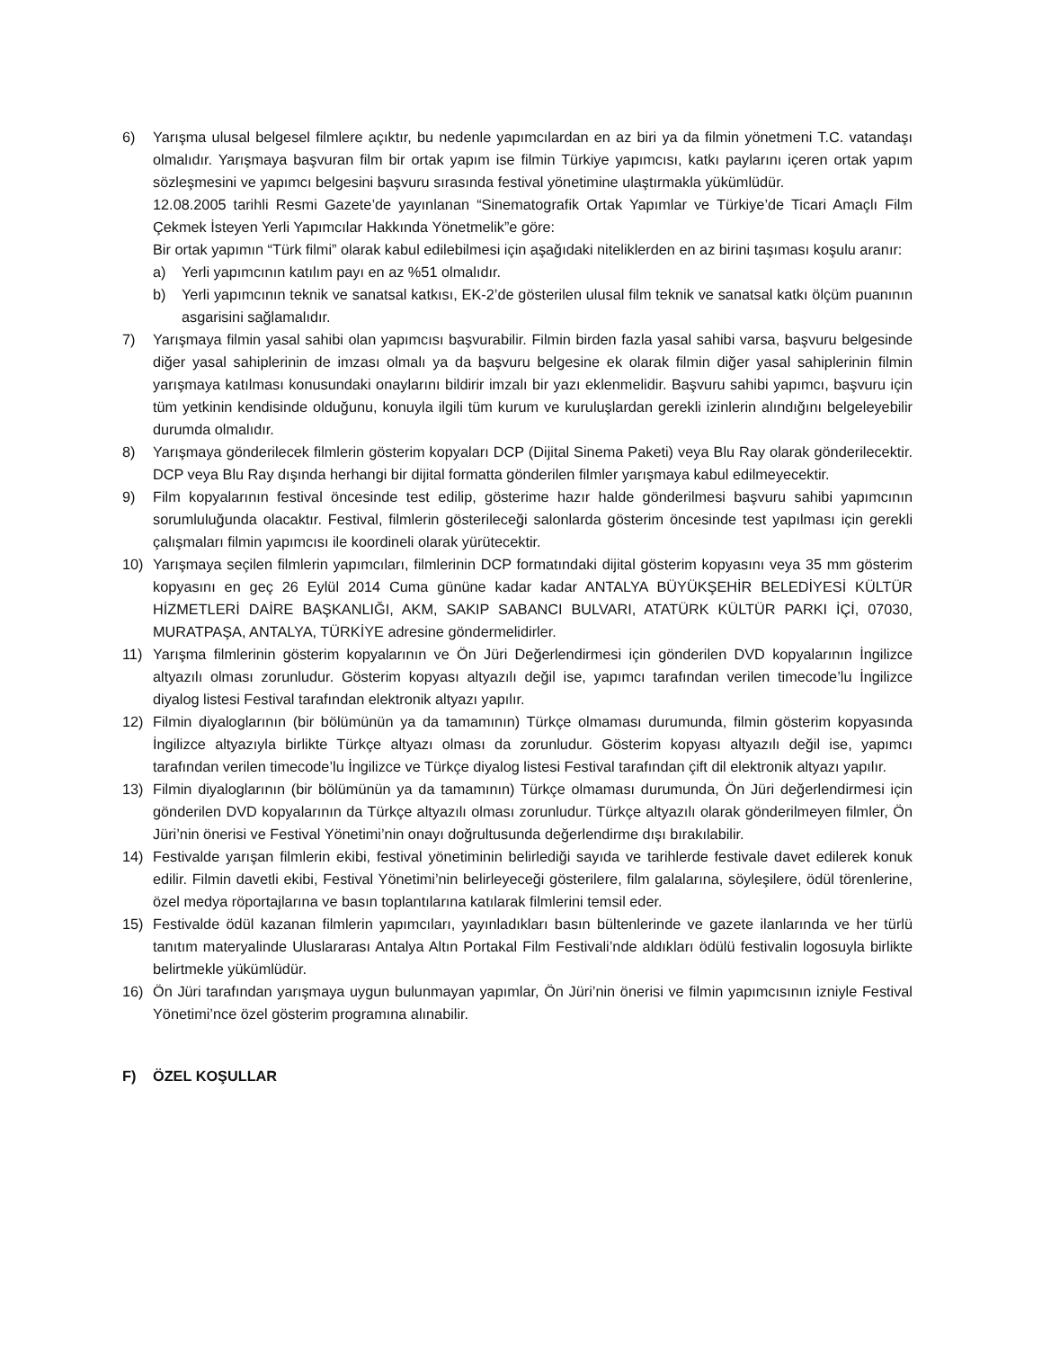6) Yarışma ulusal belgesel filmlere açıktır, bu nedenle yapımcılardan en az biri ya da filmin yönetmeni T.C. vatandaşı olmalıdır. Yarışmaya başvuran film bir ortak yapım ise filmin Türkiye yapımcısı, katkı paylarını içeren ortak yapım sözleşmesini ve yapımcı belgesini başvuru sırasında festival yönetimine ulaştırmakla yükümlüdür.
12.08.2005 tarihli Resmi Gazete’de yayınlanan “Sinematografik Ortak Yapımlar ve Türkiye’de Ticari Amaçlı Film Çekmek İsteyen Yerli Yapımcılar Hakkında Yönetmelik”e göre:
Bir ortak yapımın “Türk filmi” olarak kabul edilebilmesi için aşağıdaki niteliklerden en az birini taşıması koşulu aranır:
a) Yerli yapımcının katılım payı en az %51 olmalıdır.
b) Yerli yapımcının teknik ve sanatsal katkısı, EK-2’de gösterilen ulusal film teknik ve sanatsal katkı ölçüm puanının asgarisini sağlamalıdır.
7) Yarışmaya filmin yasal sahibi olan yapımcısı başvurabilir. Filmin birden fazla yasal sahibi varsa, başvuru belgesinde diğer yasal sahiplerinin de imzası olmalı ya da başvuru belgesine ek olarak filmin diğer yasal sahiplerinin filmin yarışmaya katılması konusundaki onaylarını bildirir imzalı bir yazı eklenmelidir. Başvuru sahibi yapımcı, başvuru için tüm yetkinin kendisinde olduğunu, konuyla ilgili tüm kurum ve kuruluşlardan gerekli izinlerin alındığını belgeleyebilir durumda olmalıdır.
8) Yarışmaya gönderilecek filmlerin gösterim kopyaları DCP (Dijital Sinema Paketi) veya Blu Ray olarak gönderilecektir. DCP veya Blu Ray dışında herhangi bir dijital formatta gönderilen filmler yarışmaya kabul edilmeyecektir.
9) Film kopyalarının festival öncesinde test edilip, gösterime hazır halde gönderilmesi başvuru sahibi yapımcının sorumluluğunda olacaktır. Festival, filmlerin gösterileceği salonlarda gösterim öncesinde test yapılması için gerekli çalışmaları filmin yapımcısı ile koordineli olarak yürütecektir.
10) Yarışmaya seçilen filmlerin yapımcıları, filmlerinin DCP formatındaki dijital gösterim kopyasını veya 35 mm gösterim kopyasını en geç 26 Eylül 2014 Cuma gününe kadar kadar ANTALYA BÜYÜKŞEHİR BELEDİYESİ KÜLTÜR HİZMETLERİ DAİRE BAŞKANLIĞI, AKM, SAKIP SABANCI BULVARI, ATATÜRK KÜLTÜR PARKI İÇİ, 07030, MURATPAŞA, ANTALYA, TÜRKİYE adresine göndermelidirler.
11) Yarışma filmlerinin gösterim kopyalarının ve Ön Jüri Değerlendirmesi için gönderilen DVD kopyalarının İngilizce altyazılı olması zorunludur. Gösterim kopyası altyazılı değil ise, yapımcı tarafından verilen timecode’lu İngilizce diyalog listesi Festival tarafından elektronik altyazı yapılır.
12) Filmin diyaloglarının (bir bölümünün ya da tamamının) Türkçe olmaması durumunda, filmin gösterim kopyasında İngilizce altyazıyla birlikte Türkçe altyazı olması da zorunludur. Gösterim kopyası altyazılı değil ise, yapımcı tarafından verilen timecode’lu İngilizce ve Türkçe diyalog listesi Festival tarafından çift dil elektronik altyazı yapılır.
13) Filmin diyaloglarının (bir bölümünün ya da tamamının) Türkçe olmaması durumunda, Ön Jüri değerlendirmesi için gönderilen DVD kopyalarının da Türkçe altyazılı olması zorunludur. Türkçe altyazılı olarak gönderilmeyen filmler, Ön Jüri’nin önerisi ve Festival Yönetimi’nin onayı doğrultusunda değerlendirme dışı bırakılabilir.
14) Festivalde yarışan filmlerin ekibi, festival yönetiminin belirlediği sayıda ve tarihlerde festivale davet edilerek konuk edilir. Filmin davetli ekibi, Festival Yönetimi’nin belirleyeceği gösterilere, film galalarına, söyleşilere, ödül törenlerine, özel medya röportajlarına ve basın toplantılarına katılarak filmlerini temsil eder.
15) Festivalde ödül kazanan filmlerin yapımcıları, yayınladıkları basın bültenlerinde ve gazete ilanlarında ve her türlü tanıtım materyalinde Uluslararası Antalya Altın Portakal Film Festivali’nde aldıkları ödülü festivalin logosuyla birlikte belirtmekle yükümlüdür.
16) Ön Jüri tarafından yarışmaya uygun bulunmayan yapımlar, Ön Jüri’nin önerisi ve filmin yapımcısının izniyle Festival Yönetimi’nce özel gösterim programına alınabilir.
F) ÖZEL KOŞULLAR